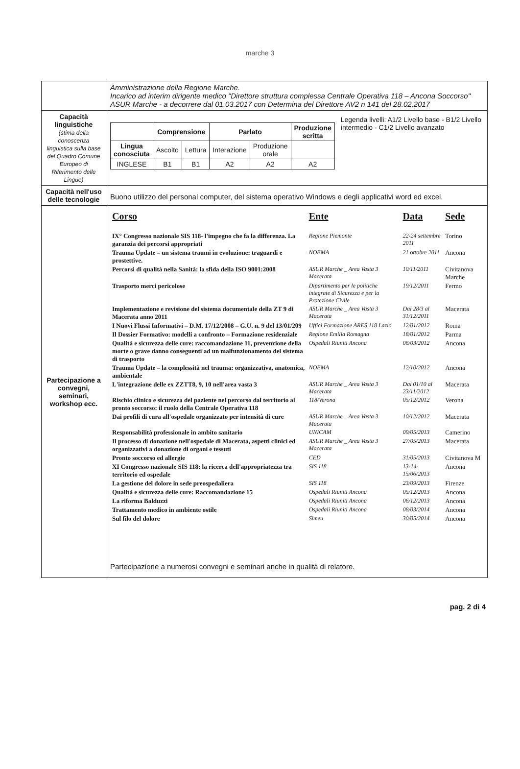marche 3
| | Amministrazione della Regione Marche. Incarico ad interim dirigente medico "Direttore struttura complessa Centrale Operativa 118 – Ancona Soccorso" ASUR Marche - a decorrere dal 01.03.2017 con Determina del Direttore AV2 n 141 del 28.02.2017 |
| Capacità linguistiche (stima della conoscenza linguistica sulla base del Quadro Comune Europeo di Riferimento delle Lingue) | / / Comprensione / / Parlato / / Produzione scritta / / --- / --- / --- / --- / --- / --- / / Lingua conosciuta / Ascolto / Lettura / Interazione / Produzione orale / / / INGLESE / B1 / B1 / A2 / A2 / A2 / Legenda livelli: A1/2 Livello base - B1/2 Livello intermedio - C1/2 Livello avanzato |
| Capacità nell'uso delle tecnologie | Buono utilizzo del personal computer, del sistema operativo Windows e degli applicativi word ed excel. |
| Partecipazione a convegni, seminari, workshop ecc. | / Corso / Ente / Data / Sede / / --- / --- / --- / --- / / IX° Congresso nazionale SIS 118- l'impegno che fa la differenza. La garanzia dei percorsi appropriati / Regione Piemonte / 22-24 settembre 2011 / Torino / / Trauma Update – un sistema traumi in evoluzione: traguardi e prostettive. / NOEMA / 21 ottobre 2011 / Ancona / / Percorsi di qualità nella Sanità: la sfida della ISO 9001:2008 / ASUR Marche _ Area Vasta 3 Macerata / 10/11/2011 / Civitanova Marche / / Trasporto merci pericolose / Dipartimento per le politiche integrate di Sicurezza e per la Protezione Civile / 19/12/2011 / Fermo / / Implementazione e revisione del sistema documentale della ZT 9 di Macerata anno 2011 / ASUR Marche _ Area Vasta 3 Macerata / Dal 28/3 al 31/12/2011 / Macerata / / I Nuovi Flussi Informativi – D.M. 17/12/2008 – G.U. n. 9 del 13/01/209 / Uffici Formazione ARES 118 Lazio / 12/01/2012 / Roma / / Il Dossier Formativo: modelli a confronto – Formazione residenziale / Regione Emilia Romagna / 18/01/2012 / Parma / / Qualità e sicurezza delle cure: raccomandazione 11, prevenzione della morte o grave danno conseguenti ad un malfunzionamento del sistema di trasporto / Ospedali Riuniti Ancona / 06/03/2012 / Ancona / / Trauma Update – la complessità nel trauma: organizzativa, anatomica, ambientale / NOEMA / 12/10/2012 / Ancona / / L'integrazione delle ex ZZTT8, 9, 10 nell'area vasta 3 / ASUR Marche _ Area Vasta 3 Macerata / Dal 01/10 al 23/11/2012 / Macerata / / Rischio clinico e sicurezza del paziente nel percorso dal territorio al pronto soccorso: il ruolo della Centrale Operativa 118 / 118/Verona / 05/12/2012 / Verona / / Dai profili di cura all'ospedale organizzato per intensità di cure / ASUR Marche _ Area Vasta 3 Macerata / 10/12/2012 / Macerata / / Responsabilità professionale in ambito sanitario / UNICAM / 09/05/2013 / Camerino / / Il processo di donazione nell'ospedale di Macerata, aspetti clinici ed organizzativi a donazione di organi e tessuti / ASUR Marche _ Area Vasta 3 Macerata / 27/05/2013 / Macerata / / Pronto soccorso ed allergie / CED / 31/05/2013 / Civitanova M / / XI Congresso nazionale SIS 118: la ricerca dell'appropriatezza tra territorio ed ospedale / SIS 118 / 13-14-15/06/2013 / Ancona / / La gestione del dolore in sede preospedaliera / SIS 118 / 23/09/2013 / Firenze / / Qualità e sicurezza delle cure: Raccomandazione 15 / Ospedali Riuniti Ancona / 05/12/2013 / Ancona / / La riforma Balduzzi / Ospedali Riuniti Ancona / 06/12/2013 / Ancona / / Trattamento medico in ambiente ostile / Ospedali Riuniti Ancona / 08/03/2014 / Ancona / / Sul filo del dolore / Simeu / 30/05/2014 / Ancona / Partecipazione a numerosi convegni e seminari anche in qualità di relatore. |
pag. 2 di 4